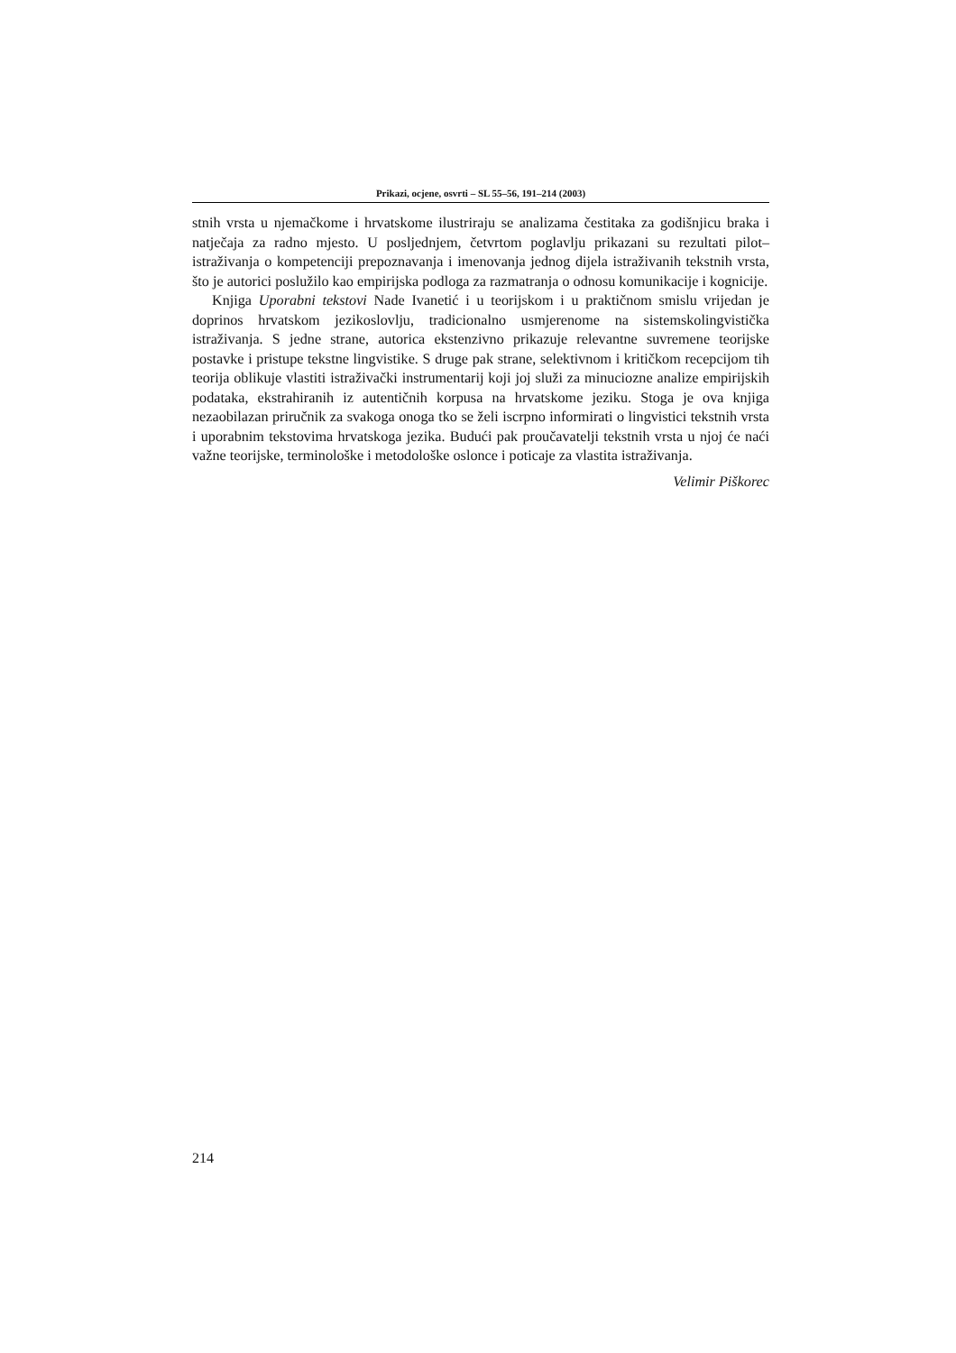Prikazi, ocjene, osvrti – SL 55–56, 191–214 (2003)
stnih vrsta u njemačkome i hrvatskome ilustriraju se analizama čestitaka za godišnjicu braka i natječaja za radno mjesto. U posljednjem, četvrtom poglavlju prikazani su rezultati pilot–istraživanja o kompetenciji prepoznavanja i imenovanja jednog dijela istraživanih tekstnih vrsta, što je autorici poslužilo kao empirijska podloga za razmatranja o odnosu komunikacije i kognicije.
Knjiga Uporabni tekstovi Nade Ivanetić i u teorijskom i u praktičnom smislu vrijedan je doprinos hrvatskom jezikoslovlju, tradicionalno usmjerenome na sistemskolingvistička istraživanja. S jedne strane, autorica ekstenzivno prikazuje relevantne suvremene teorijske postavke i pristupe tekstne lingvistike. S druge pak strane, selektivnom i kritičkom recepcijom tih teorija oblikuje vlastiti istraživački instrumentarij koji joj služi za minuciozne analize empirijskih podataka, ekstrahiranih iz autentičnih korpusa na hrvatskome jeziku. Stoga je ova knjiga nezaobilazan priručnik za svakoga onoga tko se želi iscrpno informirati o lingvistici tekstnih vrsta i uporabnim tekstovima hrvatskoga jezika. Budući pak proučavatelji tekstnih vrsta u njoj će naći važne teorijske, terminološke i metodološke oslonce i poticaje za vlastita istraživanja.
Velimir Piškorec
214